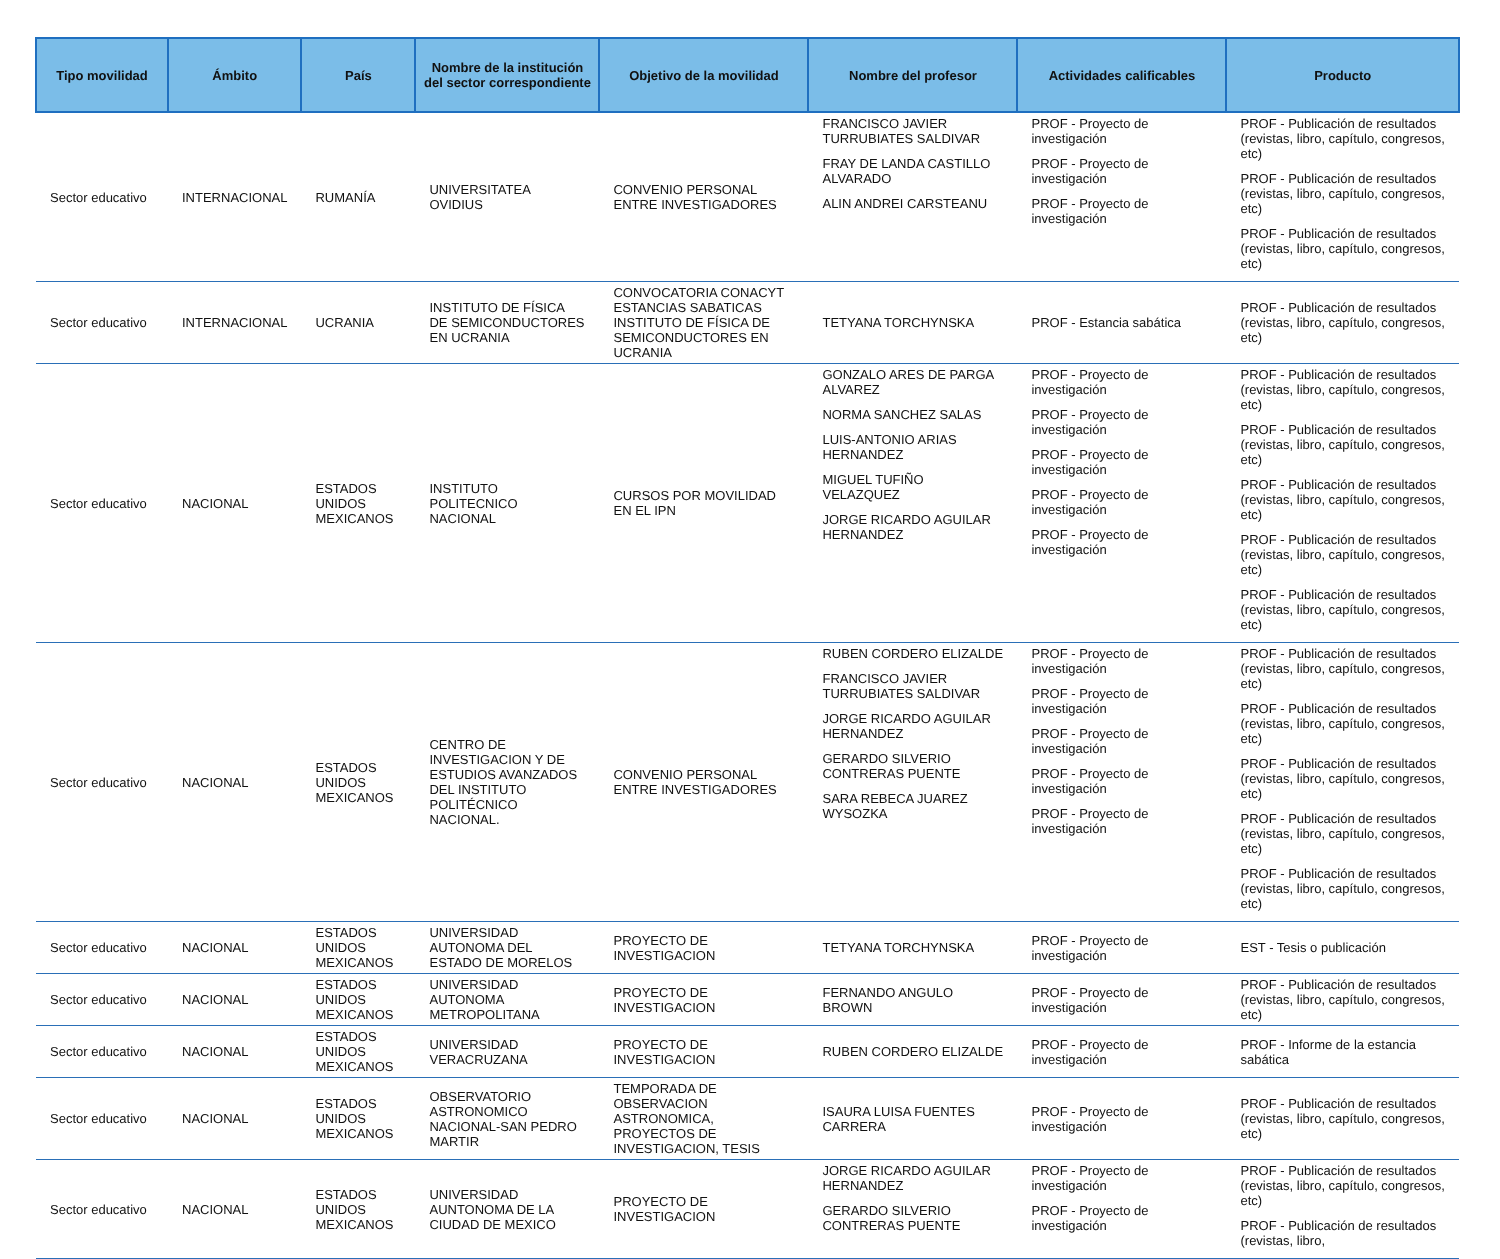| Tipo movilidad | Ámbito | País | Nombre de la institución del sector correspondiente | Objetivo de la movilidad | Nombre del profesor | Actividades calificables | Producto |
| --- | --- | --- | --- | --- | --- | --- | --- |
| Sector educativo | INTERNACIONAL | RUMANÍA | UNIVERSITATEA OVIDIUS | CONVENIO PERSONAL ENTRE INVESTIGADORES | FRANCISCO JAVIER TURRUBIATES SALDIVAR FRAY DE LANDA CASTILLO ALVARADO ALIN ANDREI CARSTEANU | PROF - Proyecto de investigación PROF - Proyecto de investigación PROF - Proyecto de investigación | PROF - Publicación de resultados (revistas, libro, capítulo, congresos, etc) PROF - Publicación de resultados (revistas, libro, capítulo, congresos, etc) PROF - Publicación de resultados (revistas, libro, capítulo, congresos, etc) |
| Sector educativo | INTERNACIONAL | UCRANIA | INSTITUTO DE FÍSICA DE SEMICONDUCTORES EN UCRANIA | CONVOCATORIA CONACYT ESTANCIAS SABATICAS INSTITUTO DE FÍSICA DE SEMICONDUCTORES EN UCRANIA | TETYANA TORCHYNSKA | PROF - Estancia sabática | PROF - Publicación de resultados (revistas, libro, capítulo, congresos, etc) |
| Sector educativo | NACIONAL | ESTADOS UNIDOS MEXICANOS | INSTITUTO POLITECNICO NACIONAL | CURSOS POR MOVILIDAD EN EL IPN | GONZALO ARES DE PARGA ALVAREZ NORMA SANCHEZ SALAS LUIS-ANTONIO ARIAS HERNANDEZ MIGUEL TUFIÑO VELAZQUEZ JORGE RICARDO AGUILAR HERNANDEZ | PROF - Proyecto de investigación PROF - Proyecto de investigación PROF - Proyecto de investigación PROF - Proyecto de investigación PROF - Proyecto de investigación | PROF - Publicación de resultados (revistas, libro, capítulo, congresos, etc) PROF - Publicación de resultados (revistas, libro, capítulo, congresos, etc) PROF - Publicación de resultados (revistas, libro, capítulo, congresos, etc) PROF - Publicación de resultados (revistas, libro, capítulo, congresos, etc) PROF - Publicación de resultados (revistas, libro, capítulo, congresos, etc) |
| Sector educativo | NACIONAL | ESTADOS UNIDOS MEXICANOS | CENTRO DE INVESTIGACION Y DE ESTUDIOS AVANZADOS DEL INSTITUTO POLITÉCNICO NACIONAL. | CONVENIO PERSONAL ENTRE INVESTIGADORES | RUBEN CORDERO ELIZALDE FRANCISCO JAVIER TURRUBIATES SALDIVAR JORGE RICARDO AGUILAR HERNANDEZ GERARDO SILVERIO CONTRERAS PUENTE SARA REBECA JUAREZ WYSOZKA | PROF - Proyecto de investigación PROF - Proyecto de investigación PROF - Proyecto de investigación PROF - Proyecto de investigación PROF - Proyecto de investigación | PROF - Publicación de resultados (revistas, libro, capítulo, congresos, etc) PROF - Publicación de resultados (revistas, libro, capítulo, congresos, etc) PROF - Publicación de resultados (revistas, libro, capítulo, congresos, etc) PROF - Publicación de resultados (revistas, libro, capítulo, congresos, etc) PROF - Publicación de resultados (revistas, libro, capítulo, congresos, etc) |
| Sector educativo | NACIONAL | ESTADOS UNIDOS MEXICANOS | UNIVERSIDAD AUTONOMA DEL ESTADO DE MORELOS | PROYECTO DE INVESTIGACION | TETYANA TORCHYNSKA | PROF - Proyecto de investigación | EST - Tesis o publicación |
| Sector educativo | NACIONAL | ESTADOS UNIDOS MEXICANOS | UNIVERSIDAD AUTONOMA METROPOLITANA | PROYECTO DE INVESTIGACION | FERNANDO ANGULO BROWN | PROF - Proyecto de investigación | PROF - Publicación de resultados (revistas, libro, capítulo, congresos, etc) |
| Sector educativo | NACIONAL | ESTADOS UNIDOS MEXICANOS | UNIVERSIDAD VERACRUZANA | PROYECTO DE INVESTIGACION | RUBEN CORDERO ELIZALDE | PROF - Proyecto de investigación | PROF - Informe de la estancia sabática |
| Sector educativo | NACIONAL | ESTADOS UNIDOS MEXICANOS | OBSERVATORIO ASTRONOMICO NACIONAL-SAN PEDRO MARTIR | TEMPORADA DE OBSERVACION ASTRONOMICA, PROYECTOS DE INVESTIGACION, TESIS | ISAURA LUISA FUENTES CARRERA | PROF - Proyecto de investigación | PROF - Publicación de resultados (revistas, libro, capítulo, congresos, etc) |
| Sector educativo | NACIONAL | ESTADOS UNIDOS MEXICANOS | UNIVERSIDAD AUNTONOMA DE LA CIUDAD DE MEXICO | PROYECTO DE INVESTIGACION | JORGE RICARDO AGUILAR HERNANDEZ GERARDO SILVERIO CONTRERAS PUENTE | PROF - Proyecto de investigación PROF - Proyecto de investigación | PROF - Publicación de resultados (revistas, libro, capítulo, congresos, etc) PROF - Publicación de resultados (revistas, libro, |